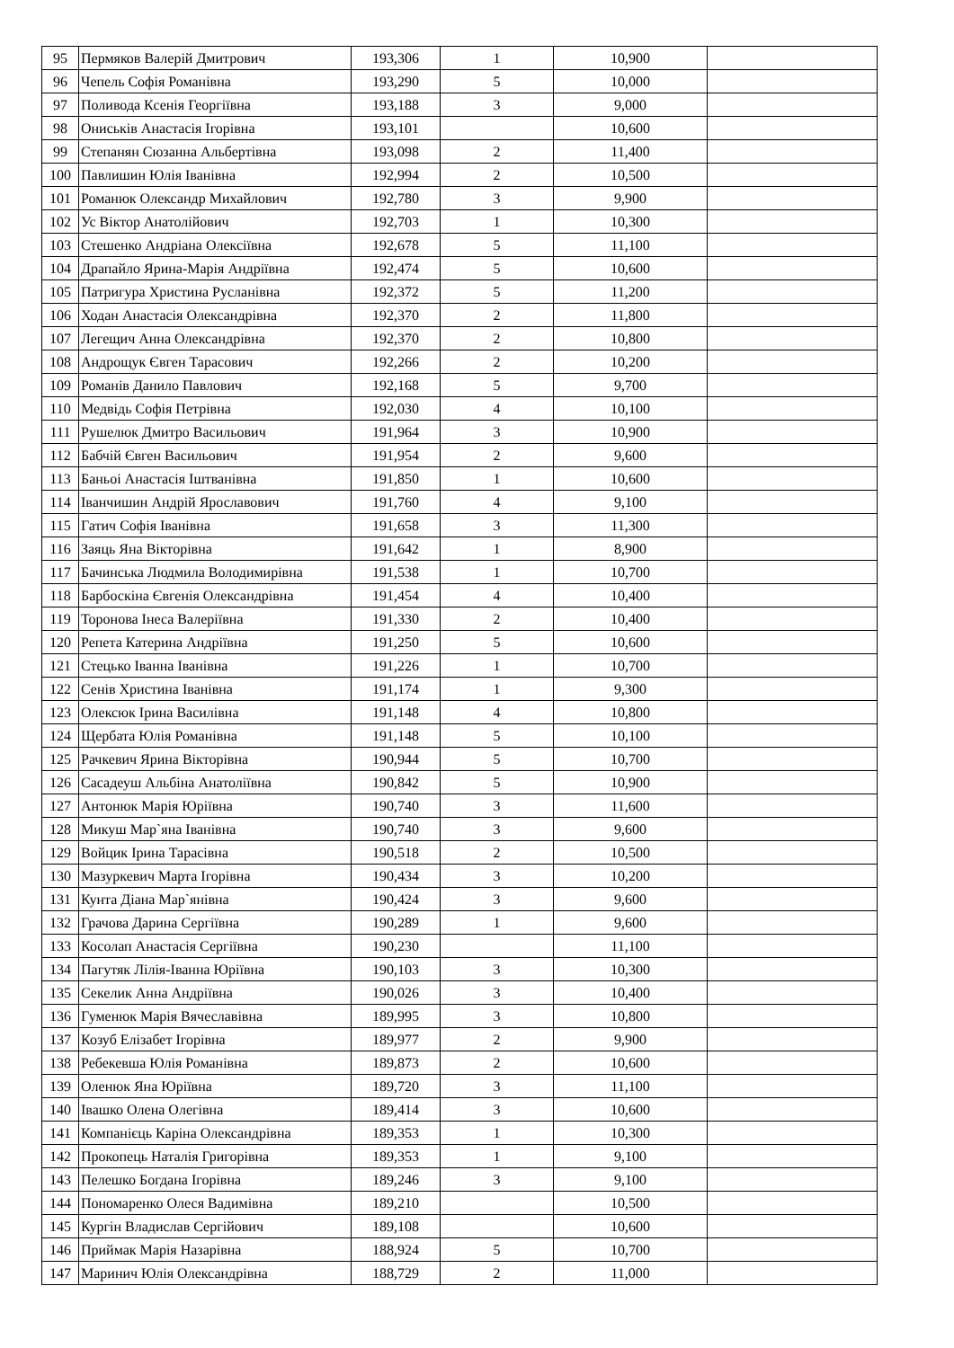| 95 | Пермяков Валерій Дмитрович | 193,306 | 1 | 10,900 | |
| 96 | Чепель Софія Романівна | 193,290 | 5 | 10,000 | |
| 97 | Поливода Ксенія Георгіївна | 193,188 | 3 | 9,000 | |
| 98 | Ониськів Анастасія Ігорівна | 193,101 | | 10,600 | |
| 99 | Степанян Сюзанна Альбертівна | 193,098 | 2 | 11,400 | |
| 100 | Павлишин Юлія Іванівна | 192,994 | 2 | 10,500 | |
| 101 | Романюк Олександр Михайлович | 192,780 | 3 | 9,900 | |
| 102 | Ус Віктор Анатолійович | 192,703 | 1 | 10,300 | |
| 103 | Стешенко Андріана Олексіївна | 192,678 | 5 | 11,100 | |
| 104 | Драпайло Ярина-Марія Андріївна | 192,474 | 5 | 10,600 | |
| 105 | Патригура Христина Русланівна | 192,372 | 5 | 11,200 | |
| 106 | Ходан Анастасія Олександрівна | 192,370 | 2 | 11,800 | |
| 107 | Легещич Анна Олександрівна | 192,370 | 2 | 10,800 | |
| 108 | Андрощук Євген Тарасович | 192,266 | 2 | 10,200 | |
| 109 | Романів Данило Павлович | 192,168 | 5 | 9,700 | |
| 110 | Медвідь Софія Петрівна | 192,030 | 4 | 10,100 | |
| 111 | Рушелюк Дмитро Васильович | 191,964 | 3 | 10,900 | |
| 112 | Бабчій Євген Васильович | 191,954 | 2 | 9,600 | |
| 113 | Баньоі Анастасія Іштванівна | 191,850 | 1 | 10,600 | |
| 114 | Іванчишин Андрій Ярославович | 191,760 | 4 | 9,100 | |
| 115 | Гатич Софія Іванівна | 191,658 | 3 | 11,300 | |
| 116 | Заяць Яна Вікторівна | 191,642 | 1 | 8,900 | |
| 117 | Бачинська Людмила Володимирівна | 191,538 | 1 | 10,700 | |
| 118 | Барбоскіна Євгенія Олександрівна | 191,454 | 4 | 10,400 | |
| 119 | Торонова Інеса Валеріївна | 191,330 | 2 | 10,400 | |
| 120 | Репета Катерина Андріївна | 191,250 | 5 | 10,600 | |
| 121 | Стецько Іванна Іванівна | 191,226 | 1 | 10,700 | |
| 122 | Сенів Христина Іванівна | 191,174 | 1 | 9,300 | |
| 123 | Олексюк Ірина Василівна | 191,148 | 4 | 10,800 | |
| 124 | Щербата Юлія Романівна | 191,148 | 5 | 10,100 | |
| 125 | Рачкевич Ярина Вікторівна | 190,944 | 5 | 10,700 | |
| 126 | Сасадеуш Альбіна Анатоліївна | 190,842 | 5 | 10,900 | |
| 127 | Антонюк Марія Юріївна | 190,740 | 3 | 11,600 | |
| 128 | Микуш Мар`яна Іванівна | 190,740 | 3 | 9,600 | |
| 129 | Войцик Ірина Тарасівна | 190,518 | 2 | 10,500 | |
| 130 | Мазуркевич Марта Ігорівна | 190,434 | 3 | 10,200 | |
| 131 | Кунта Діана Мар`янівна | 190,424 | 3 | 9,600 | |
| 132 | Грачова Дарина Сергіївна | 190,289 | 1 | 9,600 | |
| 133 | Косолап Анастасія Сергіївна | 190,230 | | 11,100 | |
| 134 | Пагутяк Лілія-Іванна Юріївна | 190,103 | 3 | 10,300 | |
| 135 | Секелик Анна Андріївна | 190,026 | 3 | 10,400 | |
| 136 | Гуменюк Марія Вячеславівна | 189,995 | 3 | 10,800 | |
| 137 | Козуб Елізабет Ігорівна | 189,977 | 2 | 9,900 | |
| 138 | Ребекевша Юлія Романівна | 189,873 | 2 | 10,600 | |
| 139 | Оленюк Яна Юріївна | 189,720 | 3 | 11,100 | |
| 140 | Івашко Олена Олегівна | 189,414 | 3 | 10,600 | |
| 141 | Компанієць Каріна Олександрівна | 189,353 | 1 | 10,300 | |
| 142 | Прокопець Наталія Григорівна | 189,353 | 1 | 9,100 | |
| 143 | Пелешко Богдана Ігорівна | 189,246 | 3 | 9,100 | |
| 144 | Пономаренко Олеся Вадимівна | 189,210 | | 10,500 | |
| 145 | Кургін Владислав Сергійович | 189,108 | | 10,600 | |
| 146 | Приймак Марія Назарівна | 188,924 | 5 | 10,700 | |
| 147 | Маринич Юлія Олександрівна | 188,729 | 2 | 11,000 | |